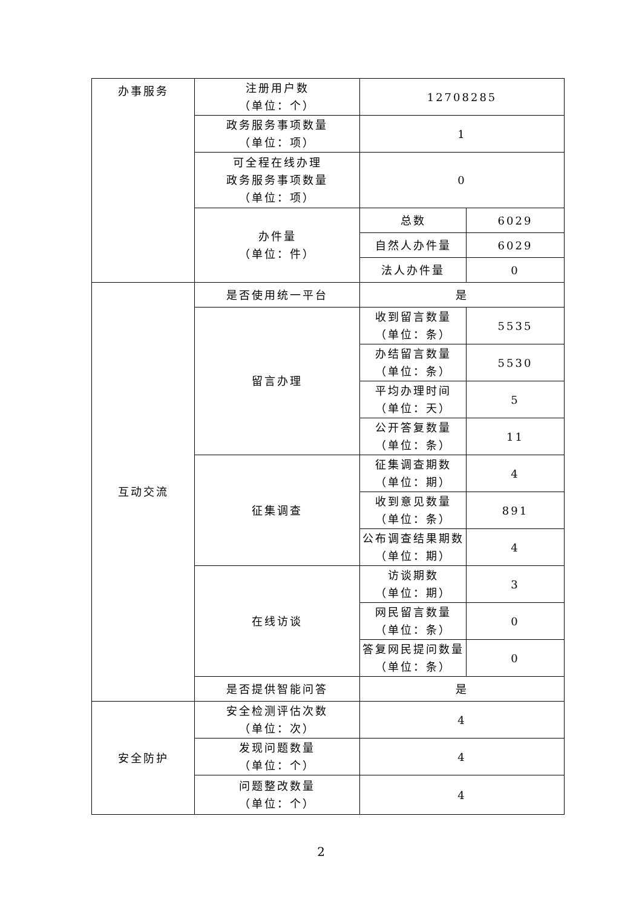| 办事服务 | 注册用户数 （单位：个） | 12708285 | |
| | 政务服务事项数量 （单位：项） | 1 | |
| | 可全程在线办理 政务服务事项数量 （单位：项） | 0 | |
| | 办件量 （单位：件） | 总数 | 6029 |
| | | 自然人办件量 | 6029 |
| | | 法人办件量 | 0 |
| 互动交流 | 是否使用统一平台 | 是 | |
| | 留言办理 | 收到留言数量 （单位：条） | 5535 |
| | | 办结留言数量 （单位：条） | 5530 |
| | | 平均办理时间 （单位：天） | 5 |
| | | 公开答复数量 （单位：条） | 11 |
| | 征集调查 | 征集调查期数 （单位：期） | 4 |
| | | 收到意见数量 （单位：条） | 891 |
| | | 公布调查结果期数 （单位：期） | 4 |
| | 在线访谈 | 访谈期数 （单位：期） | 3 |
| | | 网民留言数量 （单位：条） | 0 |
| | | 答复网民提问数量 （单位：条） | 0 |
| | 是否提供智能问答 | 是 | |
| 安全防护 | 安全检测评估次数 （单位：次） | 4 | |
| | 发现问题数量 （单位：个） | 4 | |
| | 问题整改数量 （单位：个） | 4 | |
2